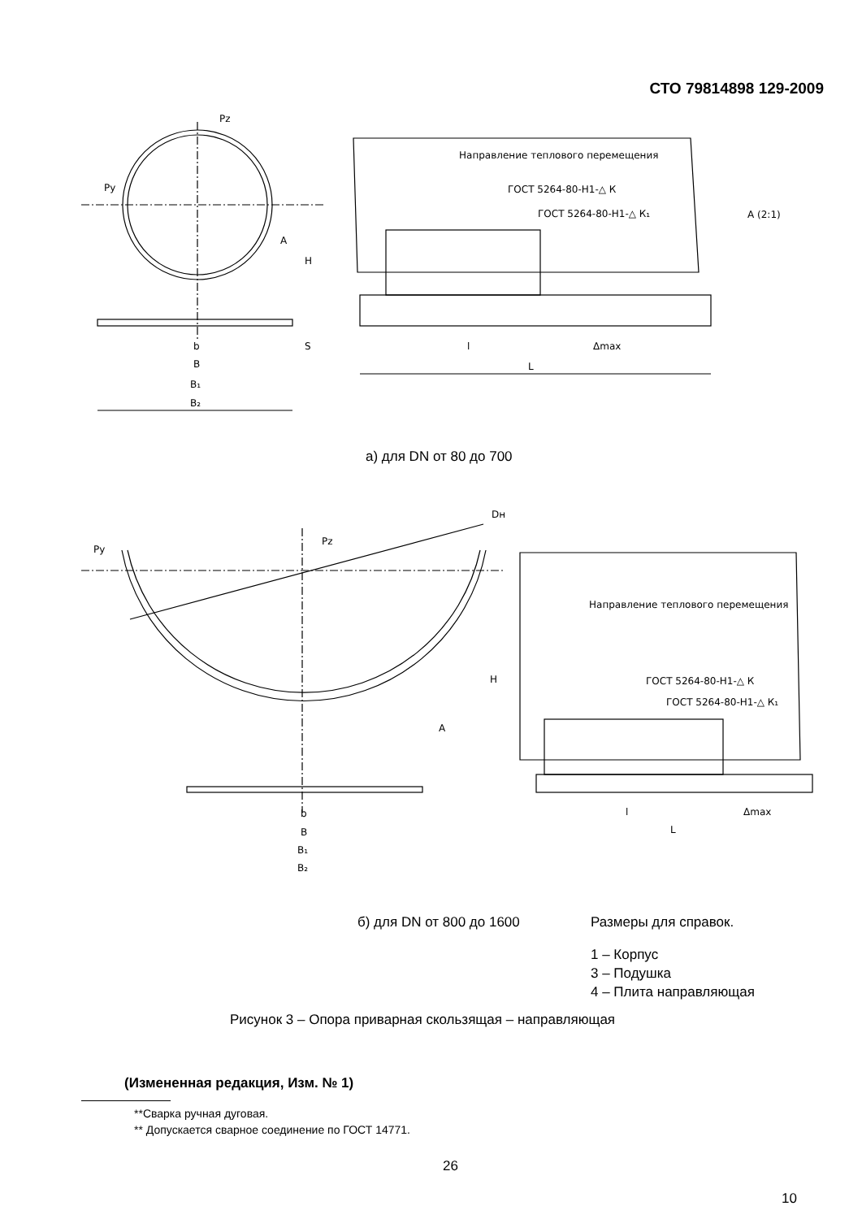СТО 79814898 129-2009
Pz
Py
Направление теплового перемещения
ГОСТ 5264-80-Н1-△ К
ГОСТ 5264-80-Н1-△ К₁
А (2:1)
А
b
B
B₁
B₂
l
Δmax
L
H
S
а) для DN от 80 до 700
Pz
Py
Dн
Направление теплового перемещения
ГОСТ 5264-80-Н1-△ К
ГОСТ 5264-80-Н1-△ К₁
А
b
B
B₁
B₂
l
Δmax
L
H
б) для DN от 800 до 1600 Размеры для справок.
1 – Корпус
3 – Подушка
4 – Плита направляющая
Рисунок 3 – Опора приварная скользящая – направляющая
(Измененная редакция, Изм. № 1)
**Сварка ручная дуговая.
** Допускается сварное соединение по ГОСТ 14771.
26
10